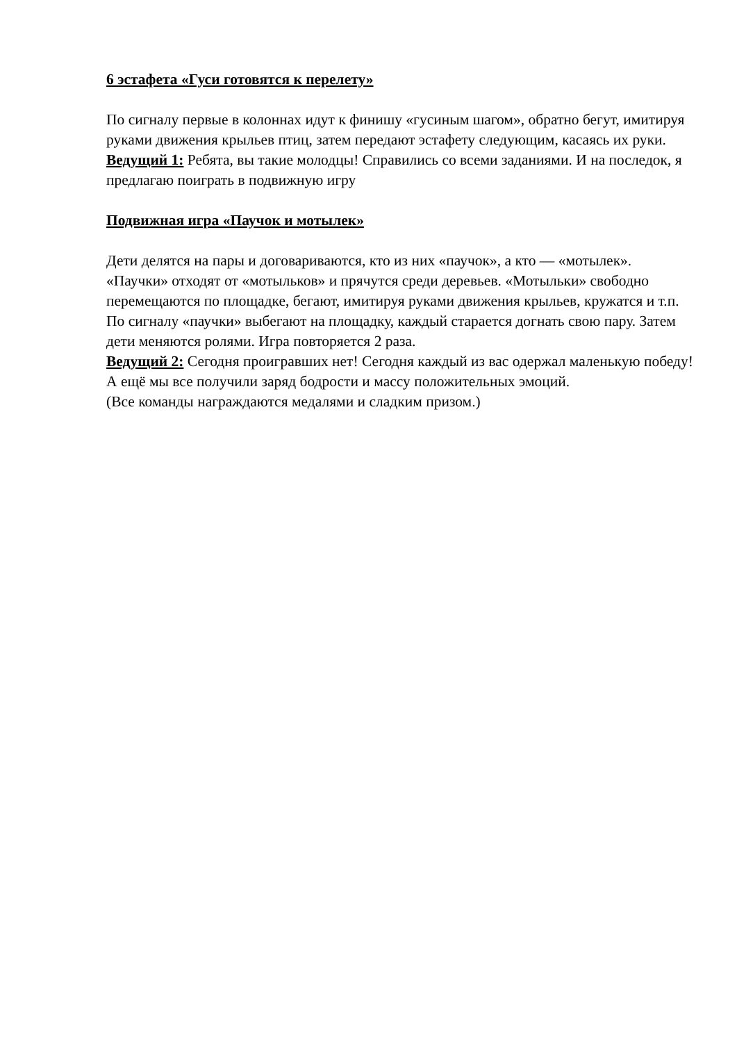6 эстафета «Гуси готовятся к перелету»
По сигналу первые в колоннах идут к финишу «гусиным шагом», обратно бегут, имитируя руками движения крыльев птиц, затем передают эстафету следующим, касаясь их руки.
Ведущий 1: Ребята, вы такие молодцы! Справились со всеми заданиями. И на последок, я предлагаю поиграть в подвижную игру
Подвижная игра «Паучок и мотылек»
Дети делятся на пары и договариваются, кто из них «паучок», а кто — «мотылек». «Паучки» отходят от «мотыльков» и прячутся среди деревьев. «Мотыльки» свободно перемещаются по площадке, бегают, имитируя руками движения крыльев, кружатся и т.п. По сигналу «паучки» выбегают на площадку, каждый старается догнать свою пару. Затем дети меняются ролями. Игра повторяется 2 раза.
Ведущий 2: Сегодня проигравших нет! Сегодня каждый из вас одержал маленькую победу! А ещё мы все получили заряд бодрости и массу положительных эмоций.
(Все команды награждаются медалями и сладким призом.)